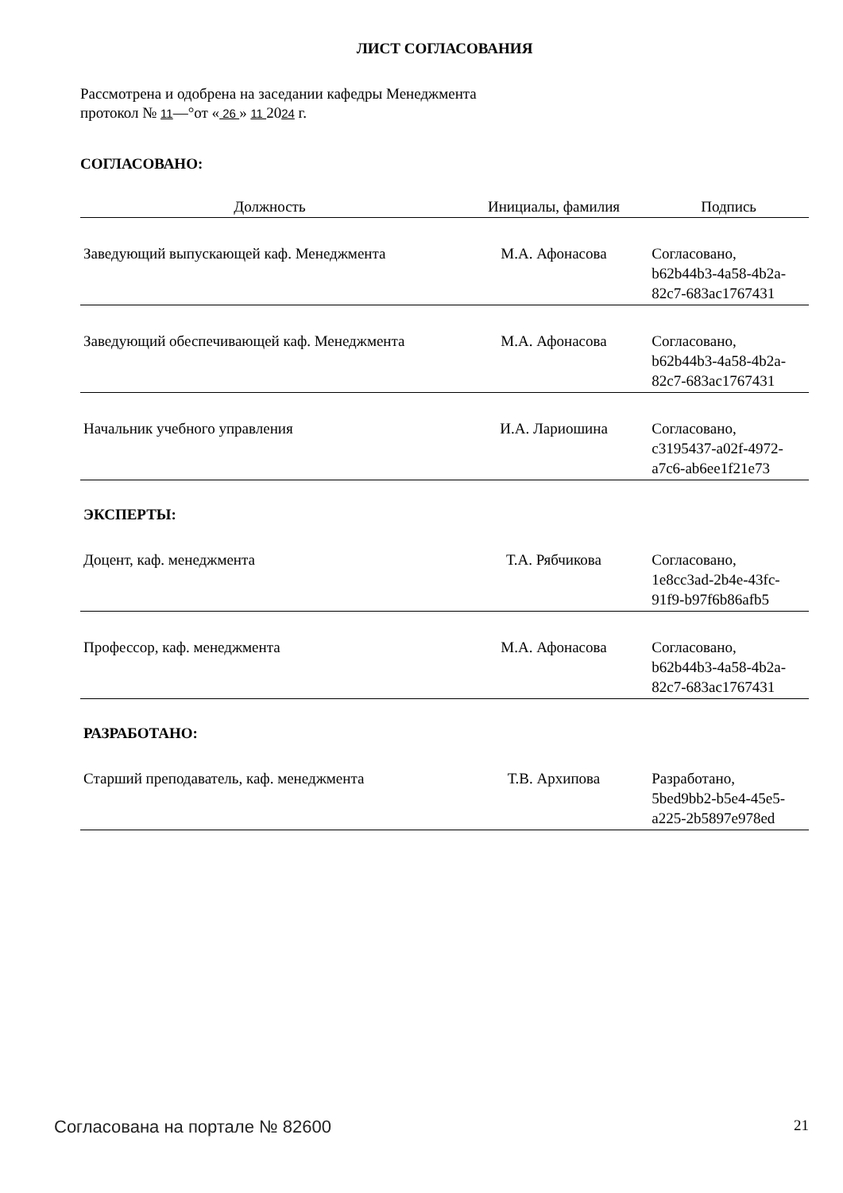ЛИСТ СОГЛАСОВАНИЯ
Рассмотрена и одобрена на заседании кафедры Менеджмента
протокол № 11—°от « 26 » 11 2024 г.
СОГЛАСОВАНО:
| Должность | Инициалы, фамилия | Подпись |
| --- | --- | --- |
| Заведующий выпускающей каф. Менеджмента | М.А. Афонасова | Согласовано, b62b44b3-4a58-4b2a- 82c7-683ac1767431 |
| Заведующий обеспечивающей каф. Менеджмента | М.А. Афонасова | Согласовано, b62b44b3-4a58-4b2a- 82c7-683ac1767431 |
| Начальник учебного управления | И.А. Лариошина | Согласовано, c3195437-a02f-4972- a7c6-ab6ee1f21e73 |
| ЭКСПЕРТЫ: | | |
| Доцент, каф. менеджмента | Т.А. Рябчикова | Согласовано, 1e8cc3ad-2b4e-43fc- 91f9-b97f6b86afb5 |
| Профессор, каф. менеджмента | М.А. Афонасова | Согласовано, b62b44b3-4a58-4b2a- 82c7-683ac1767431 |
| РАЗРАБОТАНО: | | |
| Старший преподаватель, каф. менеджмента | Т.В. Архипова | Разработано, 5bed9bb2-b5e4-45e5- a225-2b5897e978ed |
Согласована на портале № 82600 21